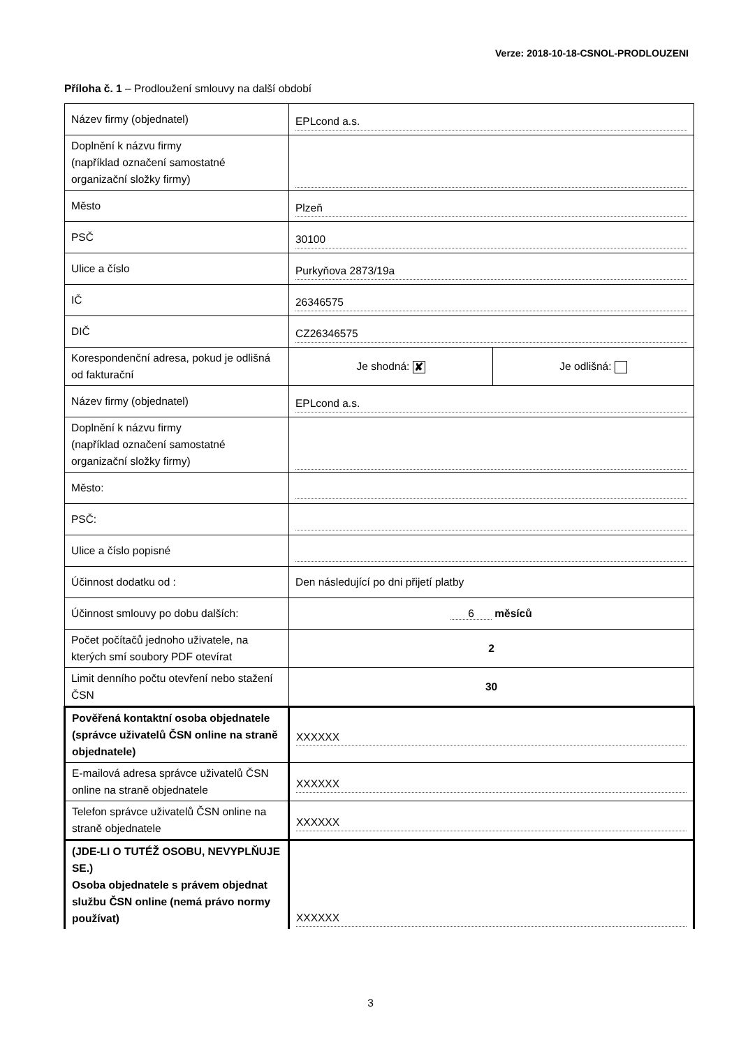Verze: 2018-10-18-CSNOL-PRODLOUZENI
Příloha č. 1 – Prodloužení smlouvy na další období
| Název firmy (objednatel) | EPLcond a.s. | |
| Doplnění k názvu firmy (například označení samostatné organizační složky firmy) | | |
| Město | Plzeň | |
| PSČ | 30100 | |
| Ulice a číslo | Purkyňova 2873/19a | |
| IČ | 26346575 | |
| DIČ | CZ26346575 | |
| Korespondenční adresa, pokud je odlišná od fakturační | Je shodná: ✘ | Je odlišná: |
| Název firmy (objednatel) | EPLcond a.s. | |
| Doplnění k názvu firmy (například označení samostatné organizační složky firmy) | | |
| Město: | | |
| PSČ: | | |
| Ulice a číslo popisné | | |
| Účinnost dodatku od : | Den následující po dni přijetí platby | |
| Účinnost smlouvy po dobu dalších: | 6 měsíců | |
| Počet počítačů jednoho uživatele, na kterých smí soubory PDF otevírat | 2 | |
| Limit denního počtu otevření nebo stažení ČSN | 30 | |
| Pověřená kontaktní osoba objednatele (správce uživatelů ČSN online na straně objednatele) | XXXXXX | |
| E-mailová adresa správce uživatelů ČSN online na straně objednatele | XXXXXX | |
| Telefon správce uživatelů ČSN online na straně objednatele | XXXXXX | |
| (JDE-LI O TUTÉŽ OSOBU, NEVYPLŇUJE SE.) Osoba objednatele s právem objednat službu ČSN online (nemá právo normy používat) | XXXXXX | |
3